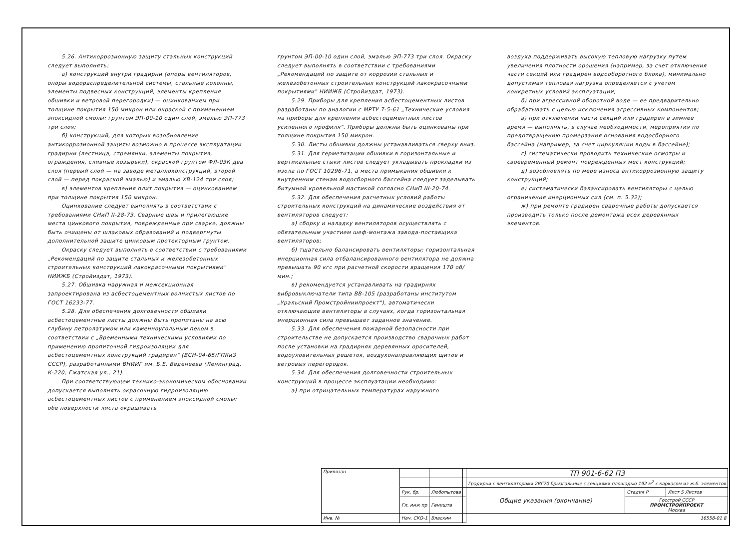5.26. Антикоррозионную защиту стальных конструкций следует выполнять:
а) конструкций внутри градирни (опоры вентиляторов, опоры водораспределительной системы, стальные колонны, элементы подвесных конструкций, элементы крепления обшивки и ветровой перегородки) — оцинкованием при толщине покрытия 150 микрон или окраской с применением эпоксидной смолы: грунтом ЭП-00-10 один слой, эмалью ЭП-773 три слоя;
б) конструкций, для которых возобновление антикоррозионной защиты возможно в процессе эксплуатации градирни (лестница, стремянки, элементы покрытия, ограждения, сливные козырьки), окраской грунтом ФЛ-03К два слоя (первый слой — на заводе металлоконструкций, второй слой — перед покраской эмалью) и эмалью ХВ-124 три слоя;
в) элементов крепления плит покрытия — оцинкованием при толщине покрытия 150 микрон.
Оцинкование следует выполнять в соответствии с требованиями СНиП II-28-73. Сварные швы и прилегающие места цинкового покрытия, поврежденные при сварке, должны быть очищены от шлаковых образований и подвергнуты дополнительной защите цинковым протекторным грунтом.
Окраску следует выполнять в соответствии с требованиями „Рекомендаций по защите стальных и железобетонных строительных конструкций лакокрасочными покрытиями" НИИЖБ (Стройиздат, 1973).
5.27. Обшивка наружная и межсекционная запроектирована из асбестоцементных волнистых листов по ГОСТ 16233-77.
5.28. Для обеспечения долговечности обшивки асбестоцементные листы должны быть пропитаны на всю глубину петролатумом или каменноугольным пеком в соответствии с „Временными техническими условиями по применению пропиточной гидроизоляции для асбестоцементных конструкций градирен" (ВСН-04-65/ГПКиЭ СССР), разработанными ВНИИГ им. Б.Е. Веденеева (Ленинград, К-220, Гжатская ул., 21).
При соответствующем технико-экономическом обосновании допускается выполнять окрасочную гидроизоляцию асбестоцементных листов с применением эпоксидной смолы: обе поверхности листа окрашивать
грунтом ЭП-00-10 один слой, эмалью ЭП-773 три слоя. Окраску следует выполнять в соответствии с требованиями „Рекомендаций по защите от коррозии стальных и железобетонных строительных конструкций лакокрасочными покрытиями" НИИЖБ (Стройиздат, 1973).
5.29. Приборы для крепления асбестоцементных листов разработаны по аналогии с МРТУ 7-5-61 „Технические условия на приборы для крепления асбестоцементных листов усиленного профиля". Приборы должны быть оцинкованы при толщине покрытия 150 микрон.
5.30. Листы обшивки должны устанавливаться сверху вниз.
5.31. Для герметизации обшивки в горизонтальные и вертикальные стыки листов следует укладывать прокладки из изола по ГОСТ 10296-71, а места примыкания обшивки к внутренним стенам водосборного бассейна следует заделывать битумной кровельной мастикой согласно СНиП III-20-74.
5.32. Для обеспечения расчетных условий работы строительных конструкций на динамические воздействия от вентиляторов следует:
а) сборку и наладку вентиляторов осуществлять с обязательным участием шеф-монтажа завода-поставщика вентиляторов;
б) тщательно балансировать вентиляторы; горизонтальная инерционная сила отбалансированного вентилятора не должна превышать 90 кгс при расчетной скорости вращения 170 об/мин.;
в) рекомендуется устанавливать на градирнях вибровыключатели типа ВВ-105 (разработаны институтом „Уральский Промстройниипроект"), автоматически отключающие вентиляторы в случаях, когда горизонтальная инерционная сила превышает заданное значение.
5.33. Для обеспечения пожарной безопасности при строительстве не допускается производство сварочных работ после установки на градирнях деревянных оросителей, водоуловительных решеток, воздухонаправляющих щитов и ветровых перегородок.
5.34. Для обеспечения долговечности строительных конструкций в процессе эксплуатации необходимо:
а) при отрицательных температурах наружного
воздуха поддерживать высокую тепловую нагрузку путем увеличения плотности орошения (например, за счет отключения части секций или градирен водооборотного блока), минимально допустимая тепловая нагрузка определяется с учетом конкретных условий эксплуатации,
б) при агрессивной оборотной воде — ее предварительно обрабатывать с целью исключения агрессивных компонентов;
в) при отключении части секций или градирен в зимнее время — выполнять, в случае необходимости, мероприятия по предотвращению промерзания основания водосборного бассейна (например, за счет циркуляции воды в бассейне);
г) систематически проводить технические осмотры и своевременный ремонт поврежденных мест конструкций;
д) возобновлять по мере износа антикоррозионную защиту конструкций;
е) систематически балансировать вентиляторы с целью ограничения инерционных сил (см. п. 5.32);
ж) при ремонте градирен сварочные работы допускается производить только после демонтажа всех деревянных элементов.
| Привязан | | | | ТП 901-6-62 ПЗ | | |
| | | | | Градирни с вентиляторами 2ВГ70 брызгальные с секциями площадью 192 м<sup>2</sup> с каркасом из ж.б. элементов | | |
| | Рук. бр. | Любопытова | | Общие указания (окончание) | Стадия Р | Лист 5 Листов |
| | Гл. инж пр | Геништа | | | Госстрой СССР ПРОМСТРОЙПРОЕКТ Москва | |
| Инв. № | Нач. СКО-1 | Власкин | | 16558-01 8 | | |